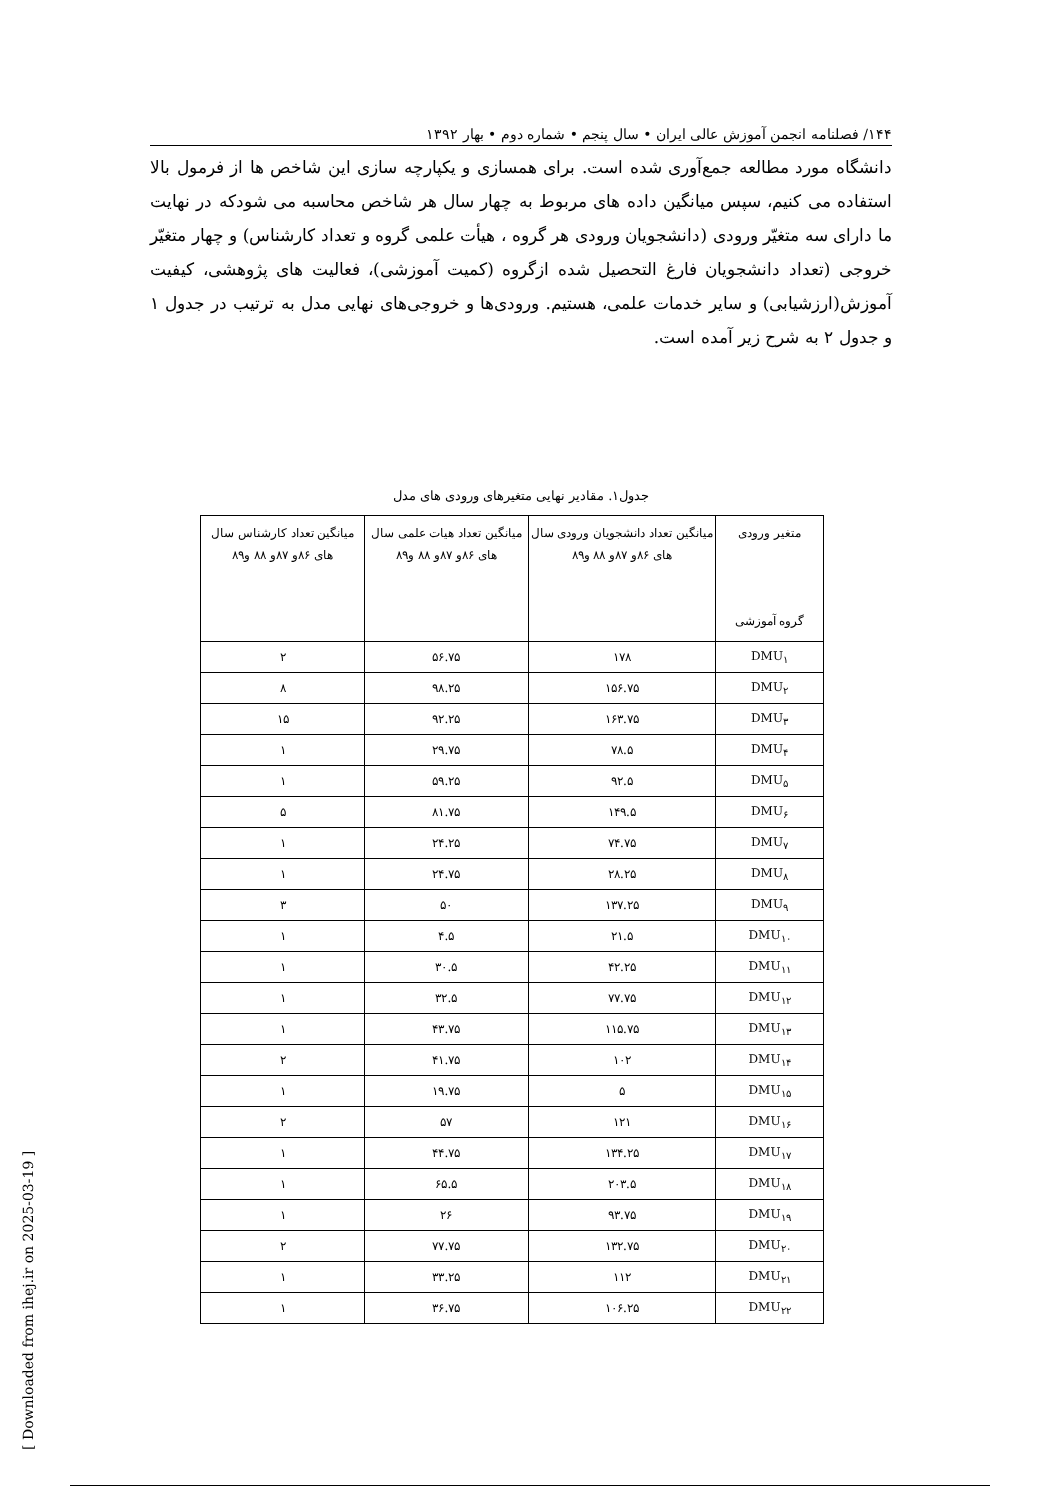۱۴۴/ فصلنامه انجمن آموزش عالی ایران • سال پنجم • شماره دوم • بهار ۱۳۹۲
دانشگاه مورد مطالعه جمع‌آوری شده است. برای همسازی و یکپارچه سازی این شاخص ها از فرمول بالا استفاده می کنیم، سپس میانگین داده های مربوط به چهار سال هر شاخص محاسبه می شودکه در نهایت ما دارای سه متغیّر ورودی (دانشجویان ورودی هر گروه ، هیأت علمی گروه و تعداد کارشناس) و چهار متغیّر خروجی (تعداد دانشجویان فارغ التحصیل شده ازگروه (کمیت آموزشی)، فعالیت های پژوهشی، کیفیت آموزش(ارزشیابی) و سایر خدمات علمی، هستیم. ورودی‌ها و خروجی‌های نهایی مدل به ترتیب در جدول ۱ و جدول ۲ به شرح زیر آمده است.
جدول۱. مقادیر نهایی متغیرهای ورودی های مدل
| متغیر ورودی گروه آموزشی | میانگین تعداد دانشجویان ورودی سال های ۸۶و ۸۷و ۸۸ و۸۹ | میانگین تعداد هیات علمی سال های ۸۶و ۸۷و ۸۸ و۸۹ | میانگین تعداد کارشناس سال های ۸۶و ۸۷و ۸۸ و۸۹ |
| --- | --- | --- | --- |
| DMU<sub>۱</sub> | ۱۷۸ | ۵۶.۷۵ | ۲ |
| DMU<sub>۲</sub> | ۱۵۶.۷۵ | ۹۸.۲۵ | ۸ |
| DMU<sub>۳</sub> | ۱۶۳.۷۵ | ۹۲.۲۵ | ۱۵ |
| DMU<sub>۴</sub> | ۷۸.۵ | ۲۹.۷۵ | ۱ |
| DMU<sub>۵</sub> | ۹۲.۵ | ۵۹.۲۵ | ۱ |
| DMU<sub>۶</sub> | ۱۴۹.۵ | ۸۱.۷۵ | ۵ |
| DMU<sub>۷</sub> | ۷۴.۷۵ | ۲۴.۲۵ | ۱ |
| DMU<sub>۸</sub> | ۲۸.۲۵ | ۲۴.۷۵ | ۱ |
| DMU<sub>۹</sub> | ۱۳۷.۲۵ | ۵۰ | ۳ |
| DMU<sub>۱۰</sub> | ۲۱.۵ | ۴.۵ | ۱ |
| DMU<sub>۱۱</sub> | ۴۲.۲۵ | ۳۰.۵ | ۱ |
| DMU<sub>۱۲</sub> | ۷۷.۷۵ | ۳۲.۵ | ۱ |
| DMU<sub>۱۳</sub> | ۱۱۵.۷۵ | ۴۳.۷۵ | ۱ |
| DMU<sub>۱۴</sub> | ۱۰۲ | ۴۱.۷۵ | ۲ |
| DMU<sub>۱۵</sub> | ۵ | ۱۹.۷۵ | ۱ |
| DMU<sub>۱۶</sub> | ۱۲۱ | ۵۷ | ۲ |
| DMU<sub>۱۷</sub> | ۱۳۴.۲۵ | ۴۴.۷۵ | ۱ |
| DMU<sub>۱۸</sub> | ۲۰۳.۵ | ۶۵.۵ | ۱ |
| DMU<sub>۱۹</sub> | ۹۳.۷۵ | ۲۶ | ۱ |
| DMU<sub>۲۰</sub> | ۱۳۲.۷۵ | ۷۷.۷۵ | ۲ |
| DMU<sub>۲۱</sub> | ۱۱۲ | ۳۳.۲۵ | ۱ |
| DMU<sub>۲۲</sub> | ۱۰۶.۲۵ | ۳۶.۷۵ | ۱ |
[ Downloaded from ihej.ir on 2025-03-19 ]